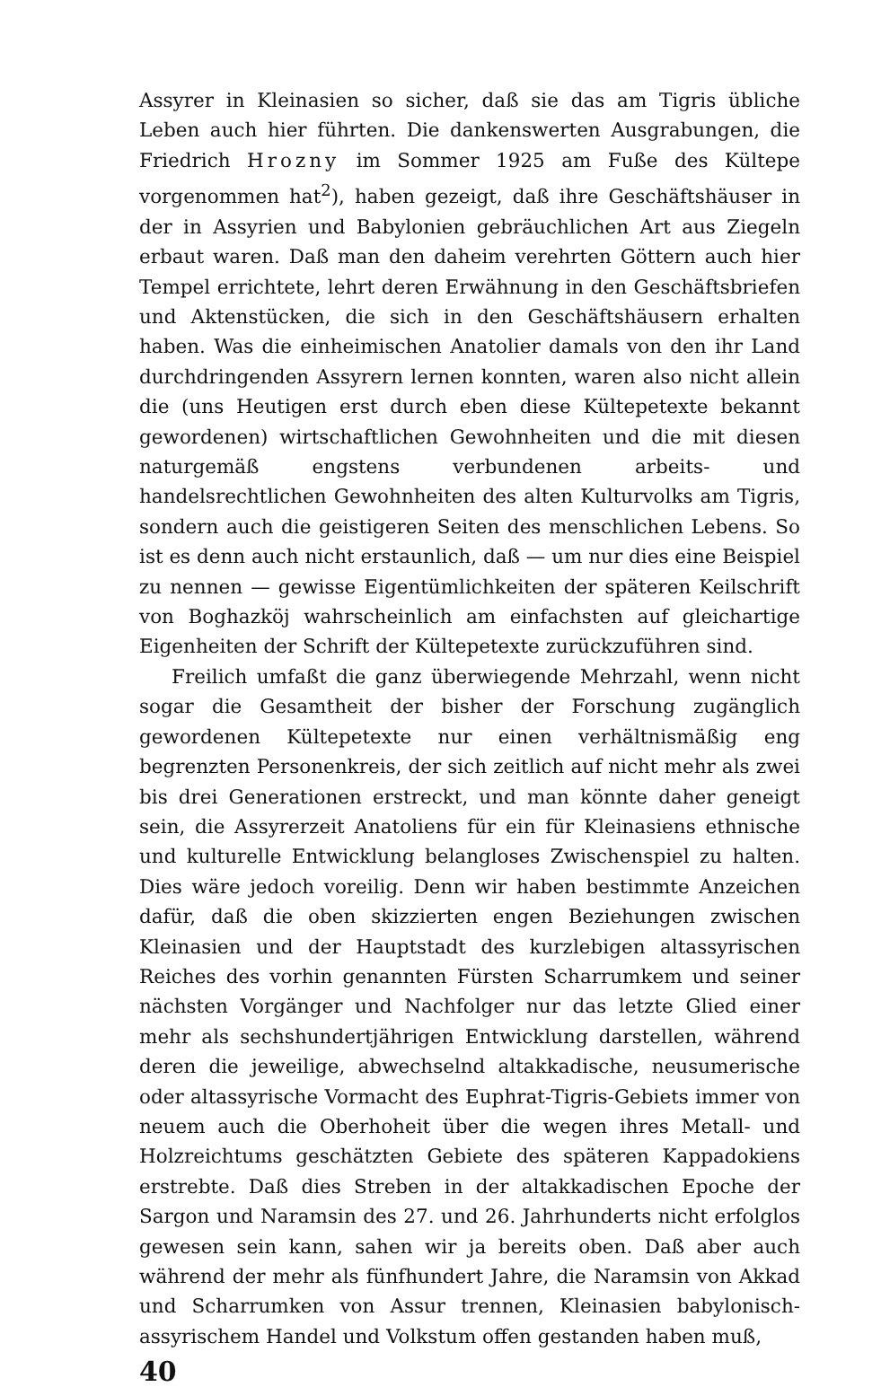Assyrer in Kleinasien so sicher, daß sie das am Tigris übliche Leben auch hier führten. Die dankenswerten Ausgrabungen, die Friedrich Hrozny im Sommer 1925 am Fuße des Kültepe vorgenommen hat<sup>2</sup>), haben gezeigt, daß ihre Geschäftshäuser in der in Assyrien und Babylonien gebräuchlichen Art aus Ziegeln erbaut waren. Daß man den daheim verehrten Göttern auch hier Tempel errichtete, lehrt deren Erwähnung in den Geschäftsbriefen und Aktenstücken, die sich in den Geschäftshäusern erhalten haben. Was die einheimischen Anatolier damals von den ihr Land durchdringenden Assyrern lernen konnten, waren also nicht allein die (uns Heutigen erst durch eben diese Kültepetexte bekannt gewordenen) wirtschaftlichen Gewohnheiten und die mit diesen naturgemäß engstens verbundenen arbeits- und handelsrechtlichen Gewohnheiten des alten Kulturvolks am Tigris, sondern auch die geistigeren Seiten des menschlichen Lebens. So ist es denn auch nicht erstaunlich, daß — um nur dies eine Beispiel zu nennen — gewisse Eigentümlichkeiten der späteren Keilschrift von Boghazköj wahrscheinlich am einfachsten auf gleichartige Eigenheiten der Schrift der Kültepetexte zurückzuführen sind.
Freilich umfaßt die ganz überwiegende Mehrzahl, wenn nicht sogar die Gesamtheit der bisher der Forschung zugänglich gewordenen Kültepetexte nur einen verhältnismäßig eng begrenzten Personenkreis, der sich zeitlich auf nicht mehr als zwei bis drei Generationen erstreckt, und man könnte daher geneigt sein, die Assyrerzeit Anatoliens für ein für Kleinasiens ethnische und kulturelle Entwicklung belangloses Zwischenspiel zu halten. Dies wäre jedoch voreilig. Denn wir haben bestimmte Anzeichen dafür, daß die oben skizzierten engen Beziehungen zwischen Kleinasien und der Hauptstadt des kurzlebigen altassyrischen Reiches des vorhin genannten Fürsten Scharrumkem und seiner nächsten Vorgänger und Nachfolger nur das letzte Glied einer mehr als sechshundertjährigen Entwicklung darstellen, während deren die jeweilige, abwechselnd altakkadische, neusumerische oder altassyrische Vormacht des Euphrat-Tigris-Gebiets immer von neuem auch die Oberhoheit über die wegen ihres Metall- und Holzreichtums geschätzten Gebiete des späteren Kappadokiens erstrebte. Daß dies Streben in der altakkadischen Epoche der Sargon und Naramsin des 27. und 26. Jahrhunderts nicht erfolglos gewesen sein kann, sahen wir ja bereits oben. Daß aber auch während der mehr als fünfhundert Jahre, die Naramsin von Akkad und Scharrumken von Assur trennen, Kleinasien babylonisch-assyrischem Handel und Volkstum offen gestanden haben muß,
40